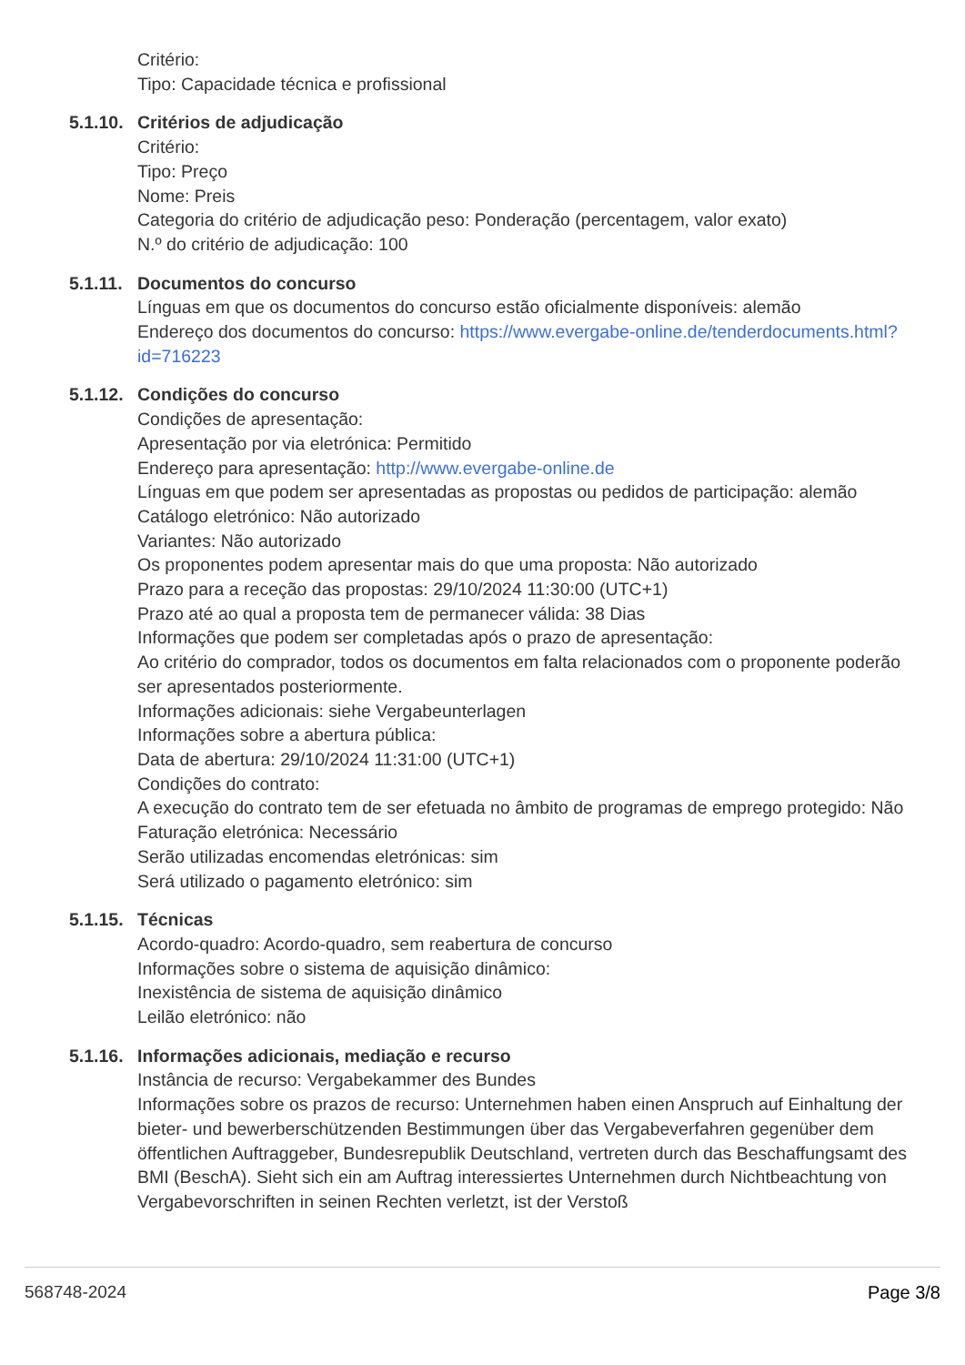Critério:
Tipo: Capacidade técnica e profissional
5.1.10.
Critérios de adjudicação
Critério:
Tipo: Preço
Nome: Preis
Categoria do critério de adjudicação peso: Ponderação (percentagem, valor exato)
N.º do critério de adjudicação: 100
5.1.11.
Documentos do concurso
Línguas em que os documentos do concurso estão oficialmente disponíveis: alemão
Endereço dos documentos do concurso: https://www.evergabe-online.de/tenderdocuments.html?id=716223
5.1.12.
Condições do concurso
Condições de apresentação:
Apresentação por via eletrónica: Permitido
Endereço para apresentação: http://www.evergabe-online.de
Línguas em que podem ser apresentadas as propostas ou pedidos de participação: alemão
Catálogo eletrónico: Não autorizado
Variantes: Não autorizado
Os proponentes podem apresentar mais do que uma proposta: Não autorizado
Prazo para a receção das propostas: 29/10/2024 11:30:00 (UTC+1)
Prazo até ao qual a proposta tem de permanecer válida: 38 Dias
Informações que podem ser completadas após o prazo de apresentação:
Ao critério do comprador, todos os documentos em falta relacionados com o proponente poderão ser apresentados posteriormente.
Informações adicionais: siehe Vergabeunterlagen
Informações sobre a abertura pública:
Data de abertura: 29/10/2024 11:31:00 (UTC+1)
Condições do contrato:
A execução do contrato tem de ser efetuada no âmbito de programas de emprego protegido: Não
Faturação eletrónica: Necessário
Serão utilizadas encomendas eletrónicas: sim
Será utilizado o pagamento eletrónico: sim
5.1.15.
Técnicas
Acordo-quadro: Acordo-quadro, sem reabertura de concurso
Informações sobre o sistema de aquisição dinâmico:
Inexistência de sistema de aquisição dinâmico
Leilão eletrónico: não
5.1.16.
Informações adicionais, mediação e recurso
Instância de recurso: Vergabekammer des Bundes
Informações sobre os prazos de recurso: Unternehmen haben einen Anspruch auf Einhaltung der bieter- und bewerberschützenden Bestimmungen über das Vergabeverfahren gegenüber dem öffentlichen Auftraggeber, Bundesrepublik Deutschland, vertreten durch das Beschaffungsamt des BMI (BeschA). Sieht sich ein am Auftrag interessiertes Unternehmen durch Nichtbeachtung von Vergabevorschriften in seinen Rechten verletzt, ist der Verstoß
568748-2024 Page 3/8